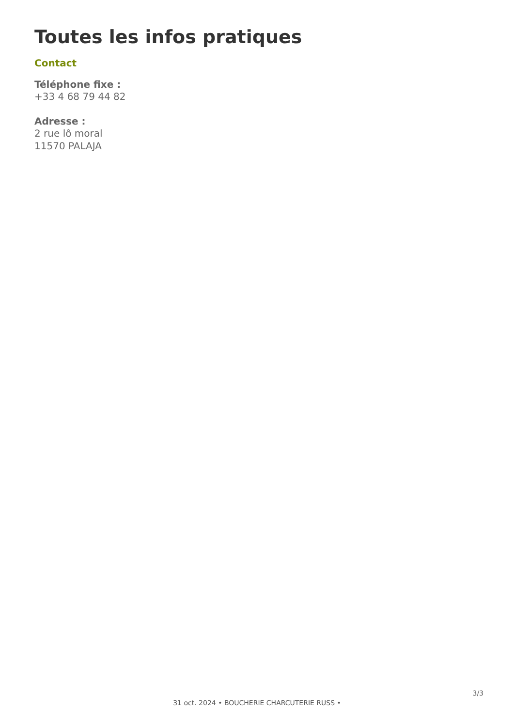Toutes les infos pratiques
Contact
Téléphone fixe :
+33 4 68 79 44 82
Adresse :
2 rue lô moral
11570 PALAJA
3/3
31 oct. 2024 • BOUCHERIE CHARCUTERIE RUSS •